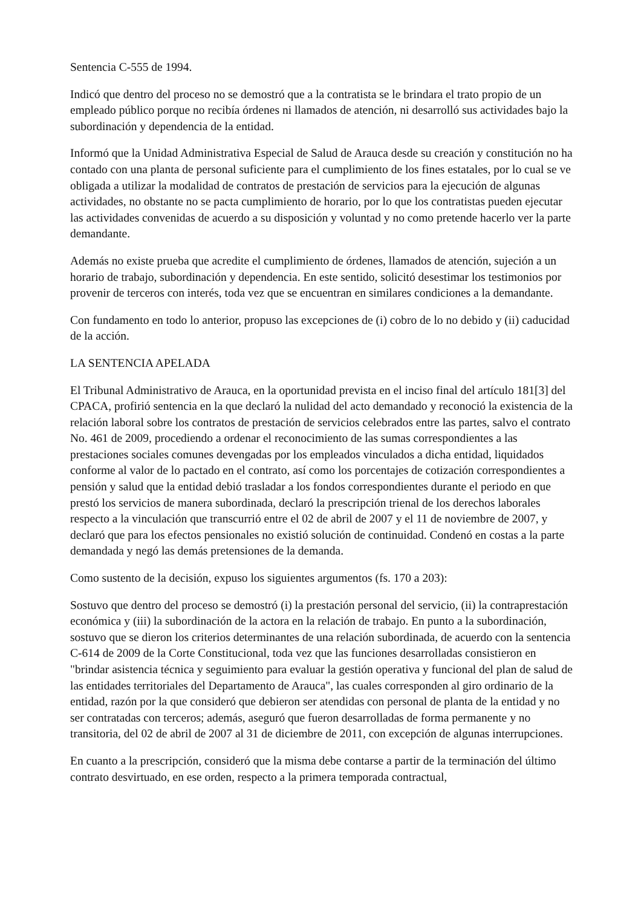Sentencia C-555 de 1994.
Indicó que dentro del proceso no se demostró que a la contratista se le brindara el trato propio de un empleado público porque no recibía órdenes ni llamados de atención, ni desarrolló sus actividades bajo la subordinación y dependencia de la entidad.
Informó que la Unidad Administrativa Especial de Salud de Arauca desde su creación y constitución no ha contado con una planta de personal suficiente para el cumplimiento de los fines estatales, por lo cual se ve obligada a utilizar la modalidad de contratos de prestación de servicios para la ejecución de algunas actividades, no obstante no se pacta cumplimiento de horario, por lo que los contratistas pueden ejecutar las actividades convenidas de acuerdo a su disposición y voluntad y no como pretende hacerlo ver la parte demandante.
Además no existe prueba que acredite el cumplimiento de órdenes, llamados de atención, sujeción a un horario de trabajo, subordinación y dependencia. En este sentido, solicitó desestimar los testimonios por provenir de terceros con interés, toda vez que se encuentran en similares condiciones a la demandante.
Con fundamento en todo lo anterior, propuso las excepciones de (i) cobro de lo no debido y (ii) caducidad de la acción.
LA SENTENCIA APELADA
El Tribunal Administrativo de Arauca, en la oportunidad prevista en el inciso final del artículo 181[3] del CPACA, profirió sentencia en la que declaró la nulidad del acto demandado y reconoció la existencia de la relación laboral sobre los contratos de prestación de servicios celebrados entre las partes, salvo el contrato No. 461 de 2009, procediendo a ordenar el reconocimiento de las sumas correspondientes a las prestaciones sociales comunes devengadas por los empleados vinculados a dicha entidad, liquidados conforme al valor de lo pactado en el contrato, así como los porcentajes de cotización correspondientes a pensión y salud que la entidad debió trasladar a los fondos correspondientes durante el periodo en que prestó los servicios de manera subordinada, declaró la prescripción trienal de los derechos laborales respecto a la vinculación que transcurrió entre el 02 de abril de 2007 y el 11 de noviembre de 2007, y declaró que para los efectos pensionales no existió solución de continuidad. Condenó en costas a la parte demandada y negó las demás pretensiones de la demanda.
Como sustento de la decisión, expuso los siguientes argumentos (fs. 170 a 203):
Sostuvo que dentro del proceso se demostró (i) la prestación personal del servicio, (ii) la contraprestación económica y (iii) la subordinación de la actora en la relación de trabajo. En punto a la subordinación, sostuvo que se dieron los criterios determinantes de una relación subordinada, de acuerdo con la sentencia C-614 de 2009 de la Corte Constitucional, toda vez que las funciones desarrolladas consistieron en "brindar asistencia técnica y seguimiento para evaluar la gestión operativa y funcional del plan de salud de las entidades territoriales del Departamento de Arauca", las cuales corresponden al giro ordinario de la entidad, razón por la que consideró que debieron ser atendidas con personal de planta de la entidad y no ser contratadas con terceros; además, aseguró que fueron desarrolladas de forma permanente y no transitoria, del 02 de abril de 2007 al 31 de diciembre de 2011, con excepción de algunas interrupciones.
En cuanto a la prescripción, consideró que la misma debe contarse a partir de la terminación del último contrato desvirtuado, en ese orden, respecto a la primera temporada contractual,